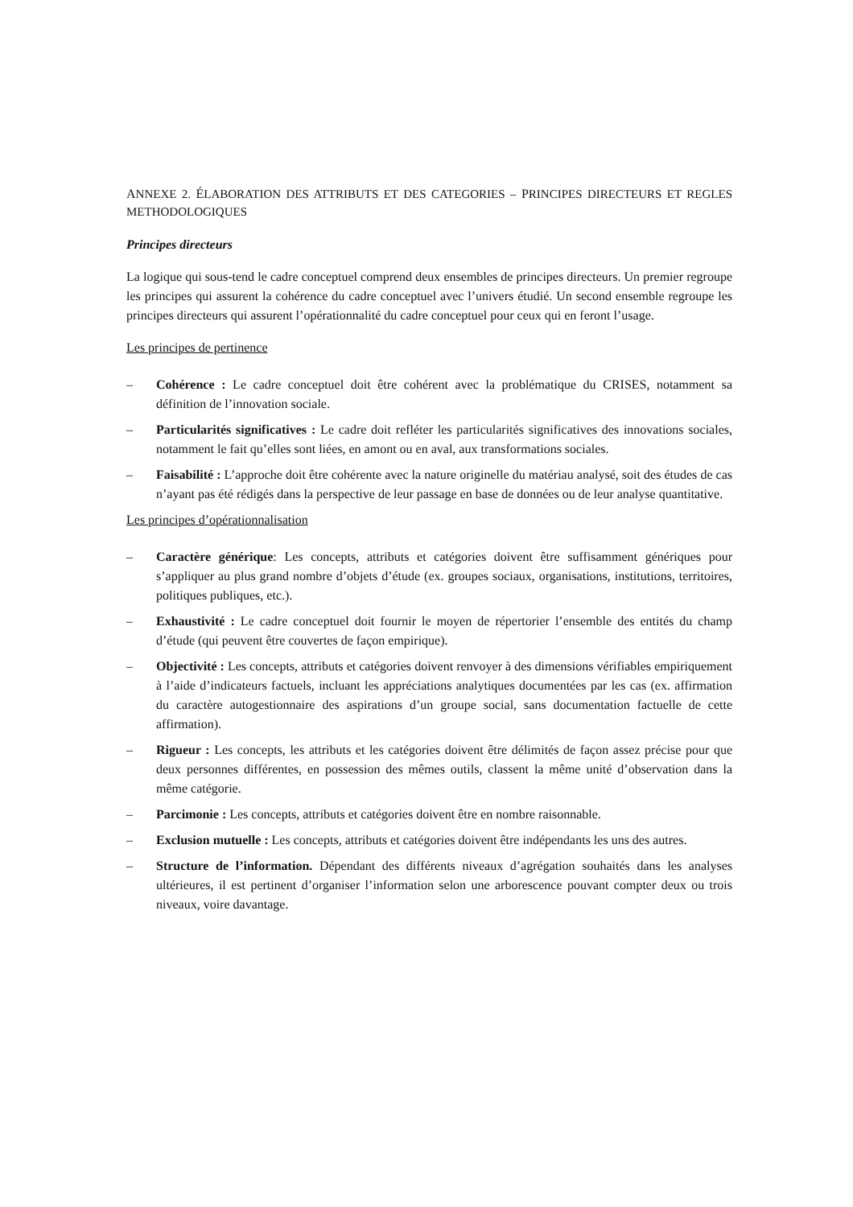ANNEXE 2. ÉLABORATION DES ATTRIBUTS ET DES CATEGORIES – PRINCIPES DIRECTEURS ET REGLES METHODOLOGIQUES
Principes directeurs
La logique qui sous-tend le cadre conceptuel comprend deux ensembles de principes directeurs. Un premier regroupe les principes qui assurent la cohérence du cadre conceptuel avec l’univers étudié. Un second ensemble regroupe les principes directeurs qui assurent l’opérationnalité du cadre conceptuel pour ceux qui en feront l’usage.
Les principes de pertinence
– Cohérence : Le cadre conceptuel doit être cohérent avec la problématique du CRISES, notamment sa définition de l’innovation sociale.
– Particularités significatives : Le cadre doit refléter les particularités significatives des innovations sociales, notamment le fait qu’elles sont liées, en amont ou en aval, aux transformations sociales.
– Faisabilité : L’approche doit être cohérente avec la nature originelle du matériau analysé, soit des études de cas n’ayant pas été rédigés dans la perspective de leur passage en base de données ou de leur analyse quantitative.
Les principes d’opérationnalisation
– Caractère générique: Les concepts, attributs et catégories doivent être suffisamment génériques pour s’appliquer au plus grand nombre d’objets d’étude (ex. groupes sociaux, organisations, institutions, territoires, politiques publiques, etc.).
– Exhaustivité : Le cadre conceptuel doit fournir le moyen de répertorier l’ensemble des entités du champ d’étude (qui peuvent être couvertes de façon empirique).
– Objectivité : Les concepts, attributs et catégories doivent renvoyer à des dimensions vérifiables empiriquement à l’aide d’indicateurs factuels, incluant les appréciations analytiques documentées par les cas (ex. affirmation du caractère autogestionnaire des aspirations d’un groupe social, sans documentation factuelle de cette affirmation).
– Rigueur : Les concepts, les attributs et les catégories doivent être délimités de façon assez précise pour que deux personnes différentes, en possession des mêmes outils, classent la même unité d’observation dans la même catégorie.
– Parcimonie : Les concepts, attributs et catégories doivent être en nombre raisonnable.
– Exclusion mutuelle : Les concepts, attributs et catégories doivent être indépendants les uns des autres.
– Structure de l’information. Dépendant des différents niveaux d’agrégation souhaités dans les analyses ultérieures, il est pertinent d’organiser l’information selon une arborescence pouvant compter deux ou trois niveaux, voire davantage.